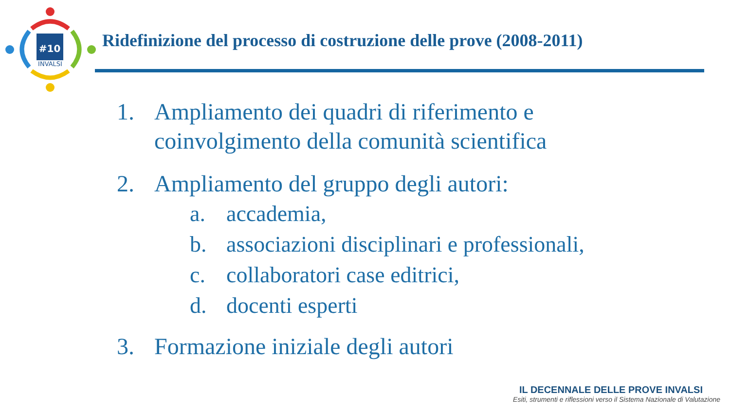#10
INVALSI
Ridefinizione del processo di costruzione delle prove (2008-2011)
1. Ampliamento dei quadri di riferimento e
coinvolgimento della comunità scientifica
2. Ampliamento del gruppo degli autori:
a. accademia,
b. associazioni disciplinari e professionali,
c. collaboratori case editrici,
d. docenti esperti
3. Formazione iniziale degli autori
IL DECENNALE DELLE PROVE INVALSI
Esiti, strumenti e riflessioni verso il Sistema Nazionale di Valutazione